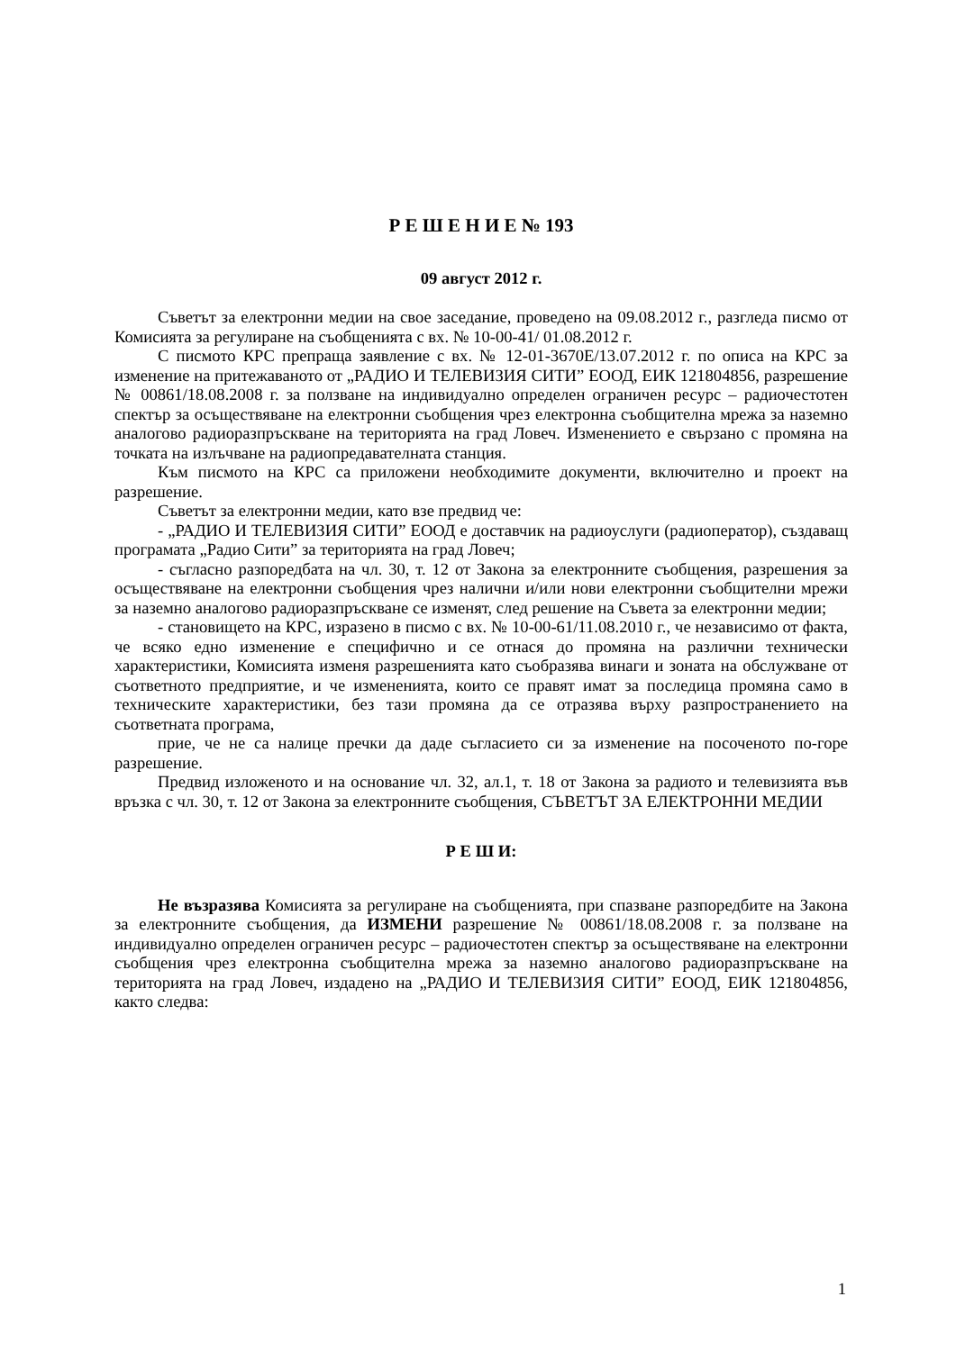Р Е Ш Е Н И Е № 193
09 август 2012 г.
Съветът за електронни медии на свое заседание, проведено на 09.08.2012 г., разгледа писмо от Комисията за регулиране на съобщенията с вх. № 10-00-41/ 01.08.2012 г.
С писмото КРС препраща заявление с вх. № 12-01-3670Е/13.07.2012 г. по описа на КРС за изменение на притежаваното от „РАДИО И ТЕЛЕВИЗИЯ СИТИ” ЕООД, ЕИК 121804856, разрешение № 00861/18.08.2008 г. за ползване на индивидуално определен ограничен ресурс – радиочестотен спектър за осъществяване на електронни съобщения чрез електронна съобщителна мрежа за наземно аналогово радиоразпръскване на територията на град Ловеч. Изменението е свързано с промяна на точката на излъчване на радиопредавателната станция.
Към писмото на КРС са приложени необходимите документи, включително и проект на разрешение.
Съветът за електронни медии, като взе предвид че:
- „РАДИО И ТЕЛЕВИЗИЯ СИТИ” ЕООД е доставчик на радиоуслуги (радиоператор), създаващ програмата „Радио Сити” за територията на град Ловеч;
- съгласно разпоредбата на чл. 30, т. 12 от Закона за електронните съобщения, разрешения за осъществяване на електронни съобщения чрез налични и/или нови електронни съобщителни мрежи за наземно аналогово радиоразпръскване се изменят, след решение на Съвета за електронни медии;
- становището на КРС, изразено в писмо с вх. № 10-00-61/11.08.2010 г., че независимо от факта, че всяко едно изменение е специфично и се отнася до промяна на различни технически характеристики, Комисията изменя разрешенията като съобразява винаги и зоната на обслужване от съответното предприятие, и че измененията, които се правят имат за последица промяна само в техническите характеристики, без тази промяна да се отразява върху разпространението на съответната програма,
прие, че не са налице пречки да даде съгласието си за изменение на посоченото по-горе разрешение.
Предвид изложеното и на основание чл. 32, ал.1, т. 18 от Закона за радиото и телевизията във връзка с чл. 30, т. 12 от Закона за електронните съобщения, СЪВЕТЪТ ЗА ЕЛЕКТРОННИ МЕДИИ
Р Е Ш И:
Не възразява Комисията за регулиране на съобщенията, при спазване разпоредбите на Закона за електронните съобщения, да ИЗМЕНИ разрешение № 00861/18.08.2008 г. за ползване на индивидуално определен ограничен ресурс – радиочестотен спектър за осъществяване на електронни съобщения чрез електронна съобщителна мрежа за наземно аналогово радиоразпръскване на територията на град Ловеч, издадено на „РАДИО И ТЕЛЕВИЗИЯ СИТИ” ЕООД, ЕИК 121804856, както следва:
1